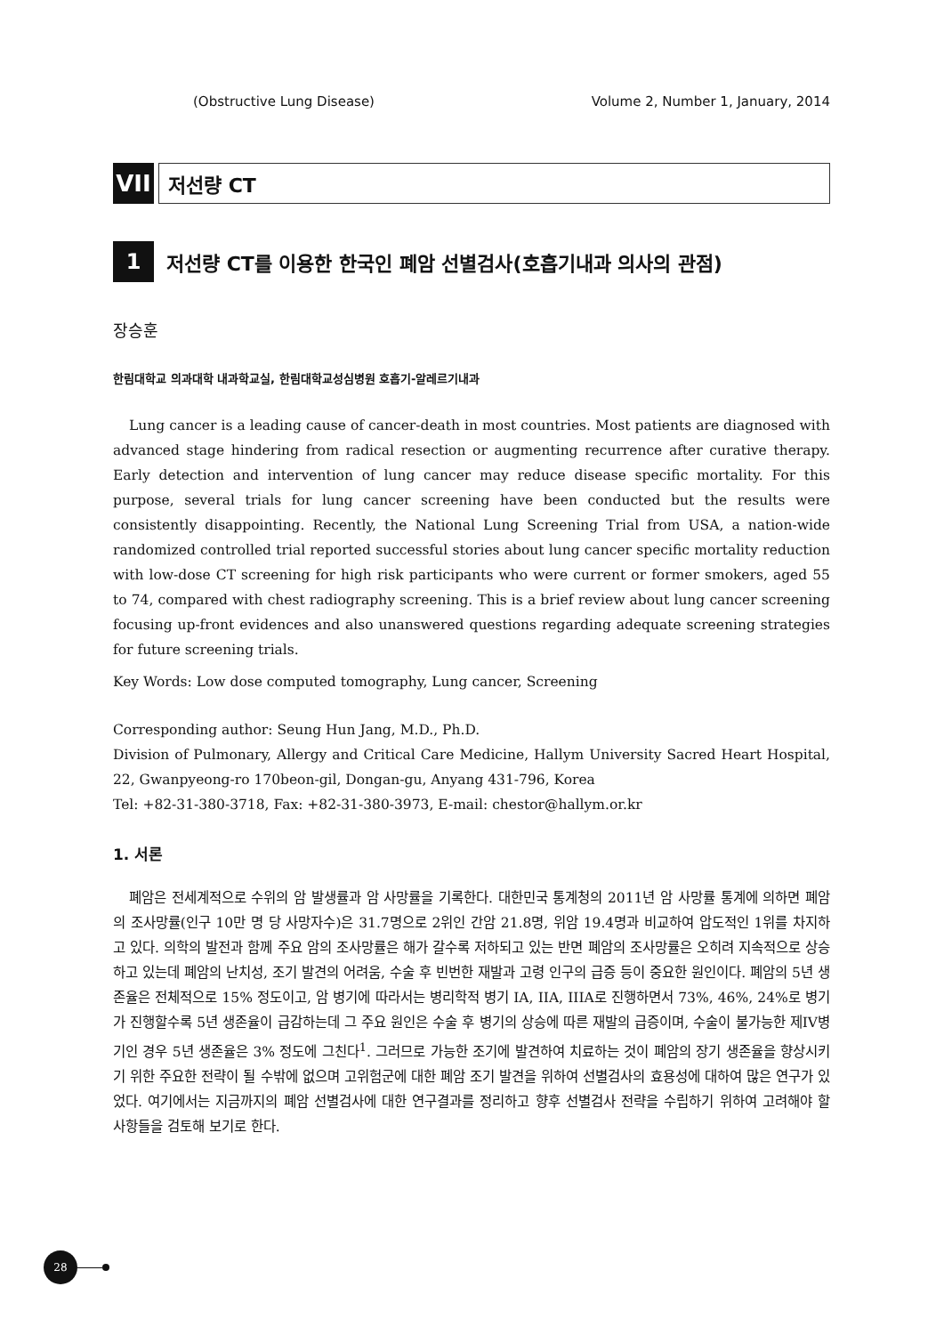(Obstructive Lung Disease) Volume 2, Number 1, January, 2014
VII
저선량 CT
1
저선량 CT를 이용한 한국인 폐암 선별검사(호흡기내과 의사의 관점)
장승훈
한림대학교 의과대학 내과학교실, 한림대학교성심병원 호흡기-알레르기내과
Lung cancer is a leading cause of cancer-death in most countries. Most patients are diagnosed with advanced stage hindering from radical resection or augmenting recurrence after curative therapy. Early detection and intervention of lung cancer may reduce disease specific mortality. For this purpose, several trials for lung cancer screening have been conducted but the results were consistently disappointing. Recently, the National Lung Screening Trial from USA, a nation-wide randomized controlled trial reported successful stories about lung cancer specific mortality reduction with low-dose CT screening for high risk participants who were current or former smokers, aged 55 to 74, compared with chest radiography screening. This is a brief review about lung cancer screening focusing up-front evidences and also unanswered questions regarding adequate screening strategies for future screening trials.
Key Words: Low dose computed tomography, Lung cancer, Screening
Corresponding author: Seung Hun Jang, M.D., Ph.D.
Division of Pulmonary, Allergy and Critical Care Medicine, Hallym University Sacred Heart Hospital, 22, Gwanpyeong-ro 170beon-gil, Dongan-gu, Anyang 431-796, Korea
Tel: +82-31-380-3718, Fax: +82-31-380-3973, E-mail: chestor@hallym.or.kr
1. 서론
폐암은 전세계적으로 수위의 암 발생률과 암 사망률을 기록한다. 대한민국 통계청의 2011년 암 사망률 통계에 의하면 폐암의 조사망률(인구 10만 명 당 사망자수)은 31.7명으로 2위인 간암 21.8명, 위암 19.4명과 비교하여 압도적인 1위를 차지하고 있다. 의학의 발전과 함께 주요 암의 조사망률은 해가 갈수록 저하되고 있는 반면 폐암의 조사망률은 오히려 지속적으로 상승하고 있는데 폐암의 난치성, 조기 발견의 어려움, 수술 후 빈번한 재발과 고령 인구의 급증 등이 중요한 원인이다. 폐암의 5년 생존율은 전체적으로 15% 정도이고, 암 병기에 따라서는 병리학적 병기 IA, IIA, IIIA로 진행하면서 73%, 46%, 24%로 병기가 진행할수록 5년 생존율이 급감하는데 그 주요 원인은 수술 후 병기의 상승에 따른 재발의 급증이며, 수술이 불가능한 제IV병기인 경우 5년 생존율은 3% 정도에 그친다<sup>1</sup>. 그러므로 가능한 조기에 발견하여 치료하는 것이 폐암의 장기 생존율을 향상시키기 위한 주요한 전략이 될 수밖에 없으며 고위험군에 대한 폐암 조기 발견을 위하여 선별검사의 효용성에 대하여 많은 연구가 있었다. 여기에서는 지금까지의 폐암 선별검사에 대한 연구결과를 정리하고 향후 선별검사 전략을 수립하기 위하여 고려해야 할 사항들을 검토해 보기로 한다.
28